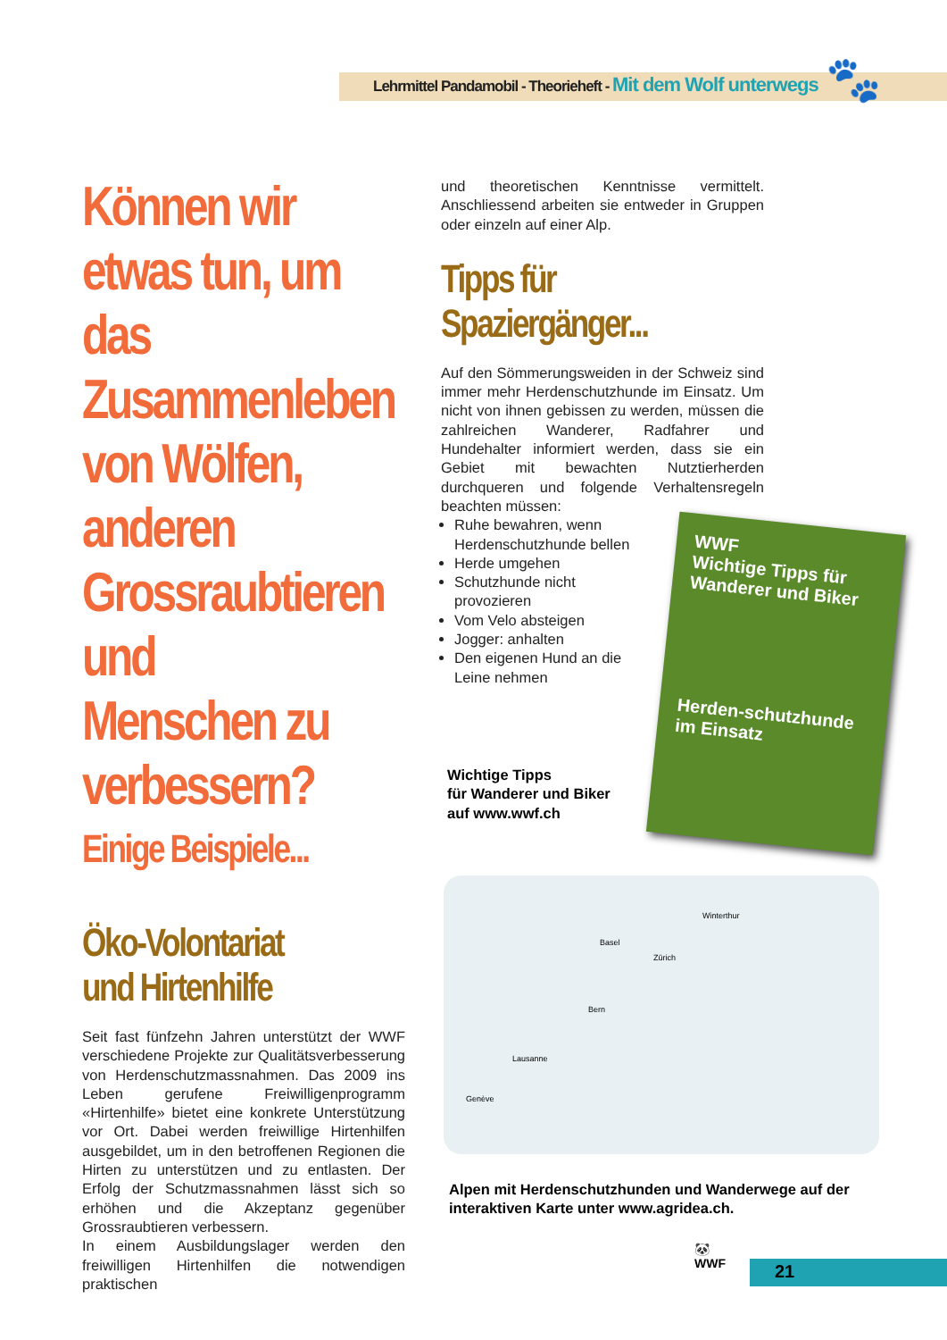Lehrmittel Pandamobil - Theorieheft - Mit dem Wolf unterwegs
🐾
Können wir etwas tun, um das Zusammenleben von Wölfen, anderen Grossraubtieren und Menschen zu verbessern?
Einige Beispiele...
Öko-Volontariat und Hirtenhilfe
Seit fast fünfzehn Jahren unterstützt der WWF verschiedene Projekte zur Qualitätsverbesserung von Herdenschutzmassnahmen. Das 2009 ins Leben gerufene Freiwilligenprogramm «Hirtenhilfe» bietet eine konkrete Unterstützung vor Ort. Dabei werden freiwillige Hirtenhilfen ausgebildet, um in den betroffenen Regionen die Hirten zu unterstützen und zu entlasten. Der Erfolg der Schutzmassnahmen lässt sich so erhöhen und die Akzeptanz gegenüber Grossraubtieren verbessern.
In einem Ausbildungslager werden den freiwilligen Hirtenhilfen die notwendigen praktischen
und theoretischen Kenntnisse vermittelt. Anschliessend arbeiten sie entweder in Gruppen oder einzeln auf einer Alp.
Tipps für Spaziergänger...
Auf den Sömmerungsweiden in der Schweiz sind immer mehr Herdenschutzhunde im Einsatz. Um nicht von ihnen gebissen zu werden, müssen die zahlreichen Wanderer, Radfahrer und Hundehalter informiert werden, dass sie ein Gebiet mit bewachten Nutztierherden durchqueren und folgende Verhaltensregeln beachten müssen:
Ruhe bewahren, wenn Herdenschutzhunde bellen
Herde umgehen
Schutzhunde nicht provozieren
Vom Velo absteigen
Jogger: anhalten
Den eigenen Hund an die Leine nehmen
Wichtige Tipps
für Wanderer und Biker
auf www.wwf.ch
Alpen mit Herdenschutzhunden und Wanderwege auf der interaktiven Karte unter www.agridea.ch.
WWF
Wichtige Tipps für Wanderer und Biker
Herden-schutzhunde im Einsatz
Basel
Winterthur
Zürich
Bern
Lausanne
Genève
🐼
WWF
21